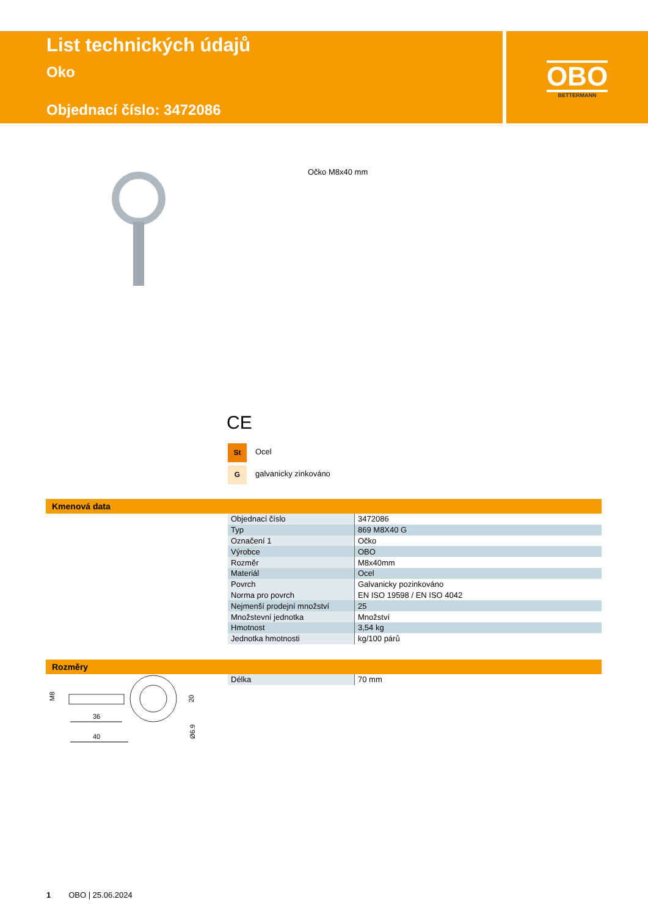List technických údajů
Oko
Objednací číslo: 3472086
OBO
BETTERMANN
Očko M8x40 mm
CE
St Ocel
G galvanicky zinkováno
Kmenová data
| Objednací číslo | 3472086 |
| Typ | 869 M8X40 G |
| Označení 1 | Očko |
| Výrobce | OBO |
| Rozměr | M8x40mm |
| Materiál | Ocel |
| Povrch | Galvanicky pozinkováno |
| Norma pro povrch | EN ISO 19598 / EN ISO 4042 |
| Nejmenší prodejní množství | 25 |
| Množstevní jednotka | Množství |
| Hmotnost | 3,54 kg |
| Jednotka hmotnosti | kg/100 párů |
Rozměry
36
40
M8
20
Ø6.9
| Délka | 70 mm |
1 OBO | 25.06.2024